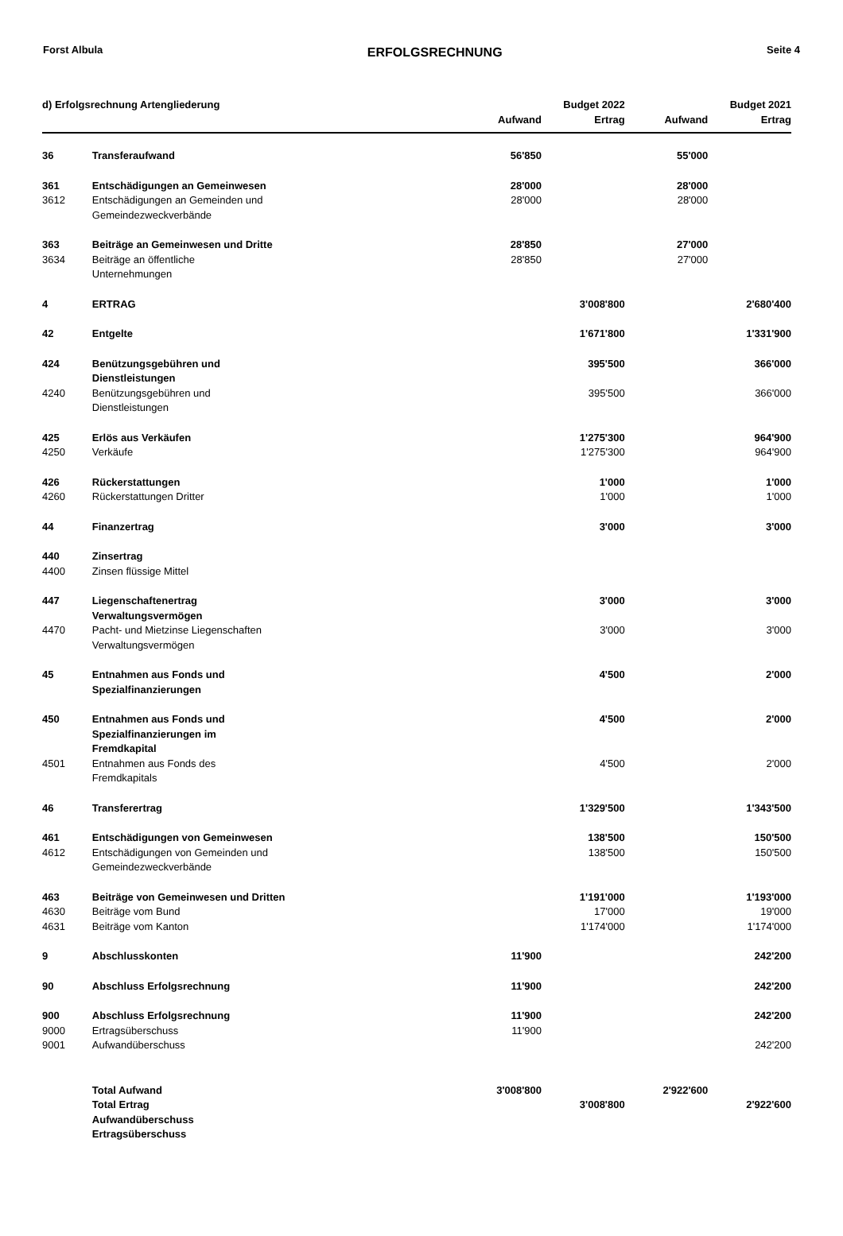Forst Albula ERFOLGSRECHNUNG Seite 4
| d) Erfolgsrechnung Artengliederung | | | Budget 2022 | | Budget 2021 |
| --- | --- | --- | --- | --- | --- |
| | | Aufwand | Ertrag | Aufwand | Ertrag |
| 36 | Transferaufwand | 56'850 | | 55'000 | |
| 361 | Entschädigungen an Gemeinwesen | 28'000 | | 28'000 | |
| 3612 | Entschädigungen an Gemeinden und Gemeindezweckverbände | 28'000 | | 28'000 | |
| 363 | Beiträge an Gemeinwesen und Dritte | 28'850 | | 27'000 | |
| 3634 | Beiträge an öffentliche Unternehmungen | 28'850 | | 27'000 | |
| 4 | ERTRAG | | 3'008'800 | | 2'680'400 |
| 42 | Entgelte | | 1'671'800 | | 1'331'900 |
| 424 | Benützungsgebühren und Dienstleistungen | | 395'500 | | 366'000 |
| 4240 | Benützungsgebühren und Dienstleistungen | | 395'500 | | 366'000 |
| 425 | Erlös aus Verkäufen | | 1'275'300 | | 964'900 |
| 4250 | Verkäufe | | 1'275'300 | | 964'900 |
| 426 | Rückerstattungen | | 1'000 | | 1'000 |
| 4260 | Rückerstattungen Dritter | | 1'000 | | 1'000 |
| 44 | Finanzertrag | | 3'000 | | 3'000 |
| 440 | Zinsertrag | | | | |
| 4400 | Zinsen flüssige Mittel | | | | |
| 447 | Liegenschaftenertrag Verwaltungsvermögen | | 3'000 | | 3'000 |
| 4470 | Pacht- und Mietzinse Liegenschaften Verwaltungsvermögen | | 3'000 | | 3'000 |
| 45 | Entnahmen aus Fonds und Spezialfinanzierungen | | 4'500 | | 2'000 |
| 450 | Entnahmen aus Fonds und Spezialfinanzierungen im Fremdkapital | | 4'500 | | 2'000 |
| 4501 | Entnahmen aus Fonds des Fremdkapitals | | 4'500 | | 2'000 |
| 46 | Transferertrag | | 1'329'500 | | 1'343'500 |
| 461 | Entschädigungen von Gemeinwesen | | 138'500 | | 150'500 |
| 4612 | Entschädigungen von Gemeinden und Gemeindezweckverbände | | 138'500 | | 150'500 |
| 463 | Beiträge von Gemeinwesen und Dritten | | 1'191'000 | | 1'193'000 |
| 4630 | Beiträge vom Bund | | 17'000 | | 19'000 |
| 4631 | Beiträge vom Kanton | | 1'174'000 | | 1'174'000 |
| 9 | Abschlusskonten | 11'900 | | | 242'200 |
| 90 | Abschluss Erfolgsrechnung | 11'900 | | | 242'200 |
| 900 | Abschluss Erfolgsrechnung | 11'900 | | | 242'200 |
| 9000 | Ertragsüberschuss | 11'900 | | | |
| 9001 | Aufwandüberschuss | | | | 242'200 |
| | Total Aufwand | 3'008'800 | | 2'922'600 | |
| | Total Ertrag | | 3'008'800 | | 2'922'600 |
| | Aufwandüberschuss | | | | |
| | Ertragsüberschuss | | | | |